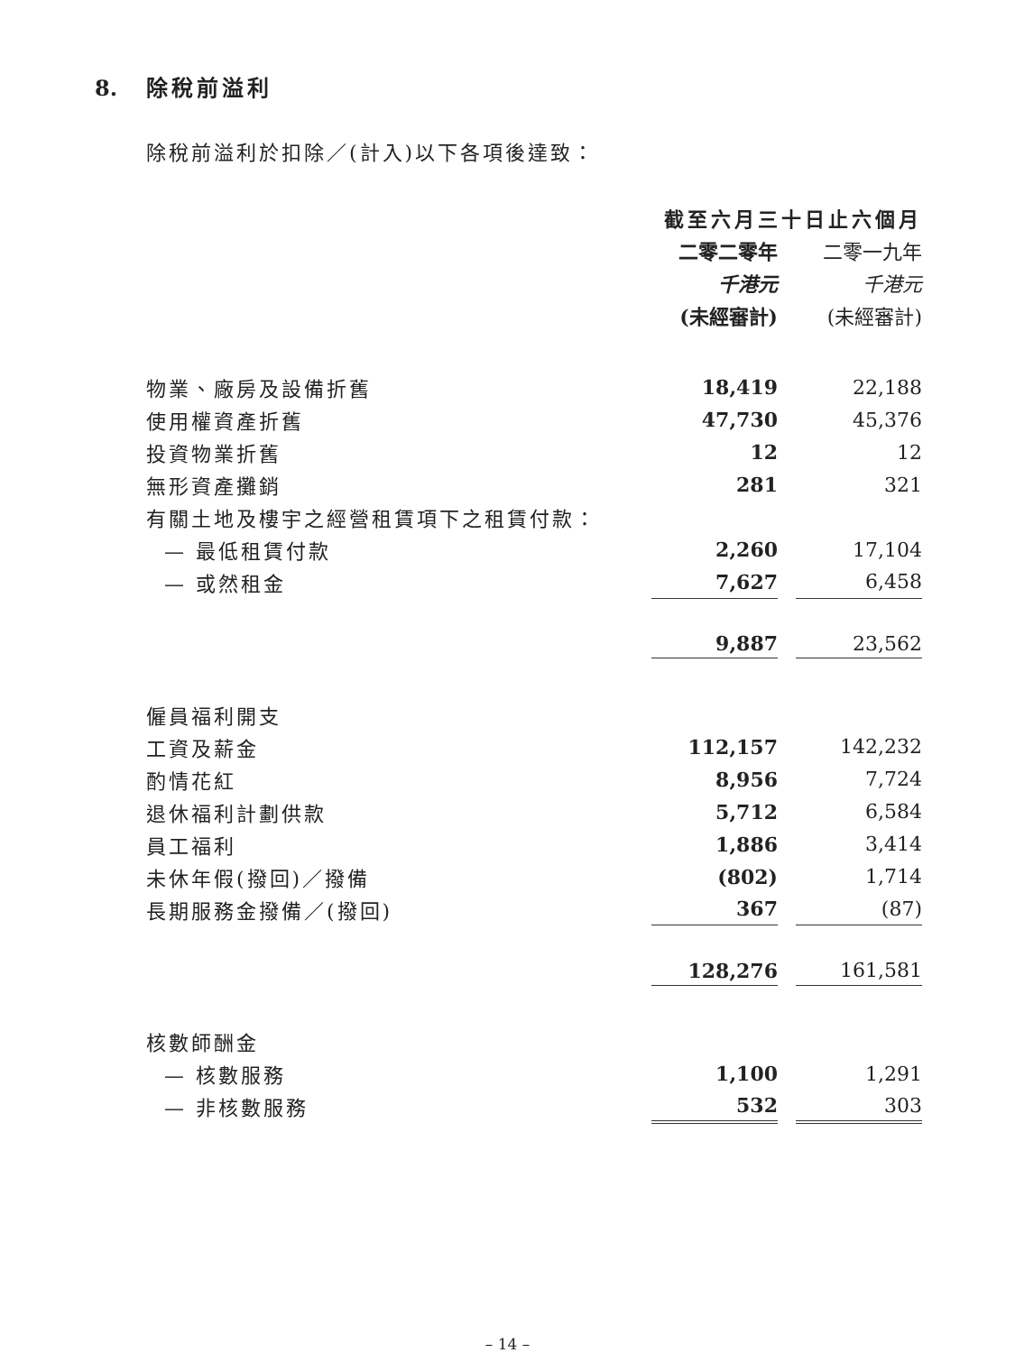8. 除稅前溢利
除稅前溢利於扣除／(計入)以下各項後達致：
| | 截至六月三十日止六個月 | | |
| | 二零二零年 | | 二零一九年 |
| | 千港元 | | 千港元 |
| | (未經審計) | | (未經審計) |
| 物業、廠房及設備折舊 | 18,419 | | 22,188 |
| 使用權資產折舊 | 47,730 | | 45,376 |
| 投資物業折舊 | 12 | | 12 |
| 無形資產攤銷 | 281 | | 321 |
| 有關土地及樓宇之經營租賃項下之租賃付款： | | | |
| — 最低租賃付款 | 2,260 | | 17,104 |
| — 或然租金 | 7,627 | | 6,458 |
| | 9,887 | | 23,562 |
| 僱員福利開支 | | | |
| 工資及薪金 | 112,157 | | 142,232 |
| 酌情花紅 | 8,956 | | 7,724 |
| 退休福利計劃供款 | 5,712 | | 6,584 |
| 員工福利 | 1,886 | | 3,414 |
| 未休年假(撥回)／撥備 | (802) | | 1,714 |
| 長期服務金撥備／(撥回) | 367 | | (87) |
| | 128,276 | | 161,581 |
| 核數師酬金 | | | |
| — 核數服務 | 1,100 | | 1,291 |
| — 非核數服務 | 532 | | 303 |
– 14 –